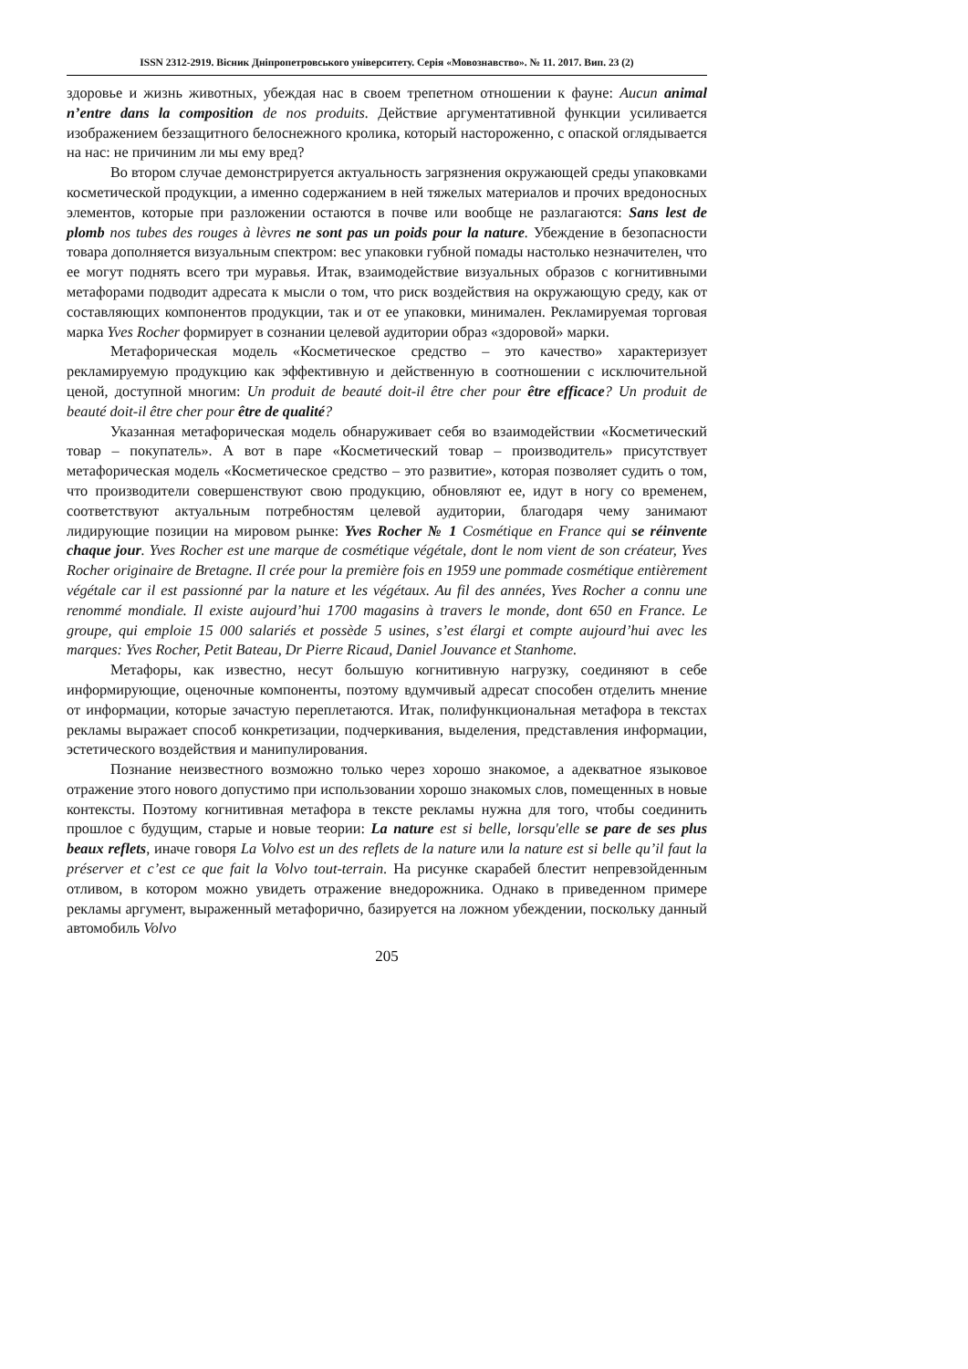ISSN 2312-2919. Вісник Дніпропетровського університету. Серія «Мовознавство». № 11. 2017. Вип. 23 (2)
здоровье и жизнь животных, убеждая нас в своем трепетном отношении к фауне: Aucun animal n’entre dans la composition de nos produits. Действие аргументативной функции усиливается изображением беззащитного белоснежного кролика, который настороженно, с опаской оглядывается на нас: не причиним ли мы ему вред?
Во втором случае демонстрируется актуальность загрязнения окружающей среды упаковками косметической продукции, а именно содержанием в ней тяжелых материалов и прочих вредоносных элементов, которые при разложении остаются в почве или вообще не разлагаются: Sans lest de plomb nos tubes des rouges à lèvres ne sont pas un poids pour la nature. Убеждение в безопасности товара дополняется визуальным спектром: вес упаковки губной помады настолько незначителен, что ее могут поднять всего три муравья. Итак, взаимодействие визуальных образов с когнитивными метафорами подводит адресата к мысли о том, что риск воздействия на окружающую среду, как от составляющих компонентов продукции, так и от ее упаковки, минимален. Рекламируемая торговая марка Yves Rocher формирует в сознании целевой аудитории образ «здоровой» марки.
Метафорическая модель «Косметическое средство – это качество» характеризует рекламируемую продукцию как эффективную и действенную в соотношении с исключительной ценой, доступной многим: Un produit de beauté doit-il être cher pour être efficace? Un produit de beauté doit-il être cher pour être de qualité?
Указанная метафорическая модель обнаруживает себя во взаимодействии «Косметический товар – покупатель». А вот в паре «Косметический товар – производитель» присутствует метафорическая модель «Косметическое средство – это развитие», которая позволяет судить о том, что производители совершенствуют свою продукцию, обновляют ее, идут в ногу со временем, соответствуют актуальным потребностям целевой аудитории, благодаря чему занимают лидирующие позиции на мировом рынке: Yves Rocher № 1 Cosmétique en France qui se réinvente chaque jour. Yves Rocher est une marque de cosmétique végétale, dont le nom vient de son créateur, Yves Rocher originaire de Bretagne. Il crée pour la première fois en 1959 une pommade cosmétique entièrement végétale car il est passionné par la nature et les végétaux. Au fil des années, Yves Rocher a connu une renommé mondiale. Il existe aujourd’hui 1700 magasins à travers le monde, dont 650 en France. Le groupe, qui emploie 15 000 salariés et possède 5 usines, s’est élargi et compte aujourd’hui avec les marques: Yves Rocher, Petit Bateau, Dr Pierre Ricaud, Daniel Jouvance et Stanhome.
Метафоры, как известно, несут большую когнитивную нагрузку, соединяют в себе информирующие, оценочные компоненты, поэтому вдумчивый адресат способен отделить мнение от информации, которые зачастую переплетаются. Итак, полифункциональная метафора в текстах рекламы выражает способ конкретизации, подчеркивания, выделения, представления информации, эстетического воздействия и манипулирования.
Познание неизвестного возможно только через хорошо знакомое, а адекватное языковое отражение этого нового допустимо при использовании хорошо знакомых слов, помещенных в новые контексты. Поэтому когнитивная метафора в тексте рекламы нужна для того, чтобы соединить прошлое с будущим, старые и новые теории: La nature est si belle, lorsqu'elle se pare de ses plus beaux reflets, иначе говоря La Volvo est un des reflets de la nature или la nature est si belle qu’il faut la préserver et c’est ce que fait la Volvo tout-terrain. На рисунке скарабей блестит непревзойденным отливом, в котором можно увидеть отражение внедорожника. Однако в приведенном примере рекламы аргумент, выраженный метафорично, базируется на ложном убеждении, поскольку данный автомобиль Volvo
205